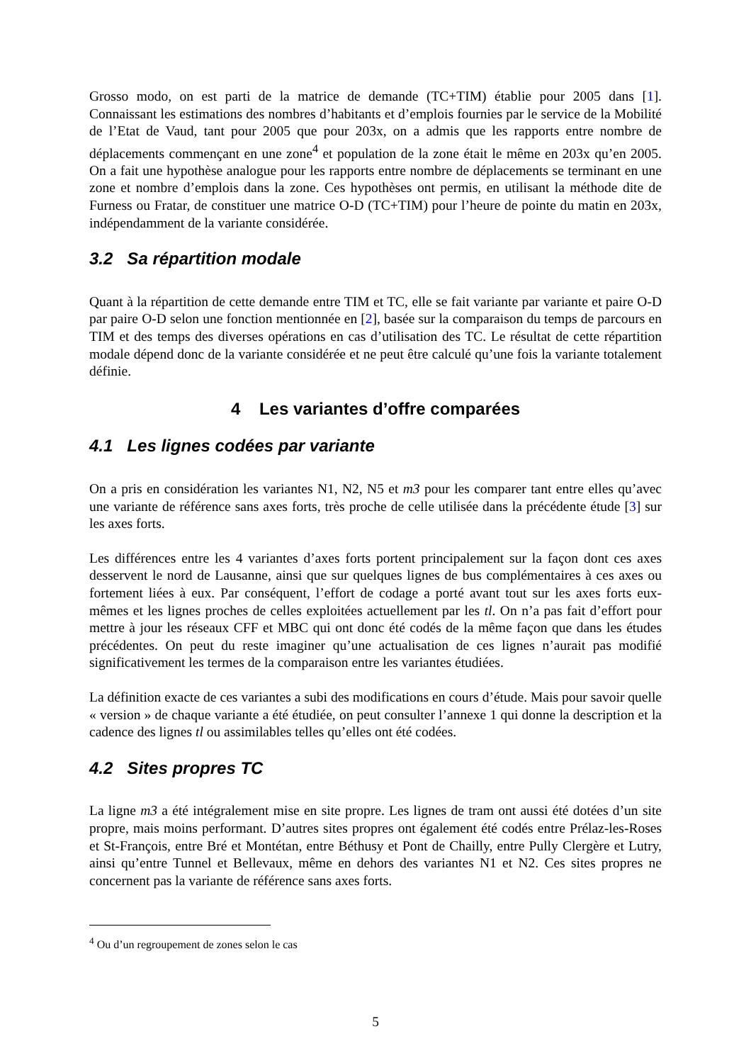Grosso modo, on est parti de la matrice de demande (TC+TIM) établie pour 2005 dans [1]. Connaissant les estimations des nombres d’habitants et d’emplois fournies par le service de la Mobilité de l’Etat de Vaud, tant pour 2005 que pour 203x, on a admis que les rapports entre nombre de déplacements commençant en une zone<sup>4</sup> et population de la zone était le même en 203x qu’en 2005. On a fait une hypothèse analogue pour les rapports entre nombre de déplacements se terminant en une zone et nombre d’emplois dans la zone. Ces hypothèses ont permis, en utilisant la méthode dite de Furness ou Fratar, de constituer une matrice O-D (TC+TIM) pour l’heure de pointe du matin en 203x, indépendamment de la variante considérée.
3.2 Sa répartition modale
Quant à la répartition de cette demande entre TIM et TC, elle se fait variante par variante et paire O-D par paire O-D selon une fonction mentionnée en [2], basée sur la comparaison du temps de parcours en TIM et des temps des diverses opérations en cas d’utilisation des TC. Le résultat de cette répartition modale dépend donc de la variante considérée et ne peut être calculé qu’une fois la variante totalement définie.
4 Les variantes d’offre comparées
4.1 Les lignes codées par variante
On a pris en considération les variantes N1, N2, N5 et m3 pour les comparer tant entre elles qu’avec une variante de référence sans axes forts, très proche de celle utilisée dans la précédente étude [3] sur les axes forts.
Les différences entre les 4 variantes d’axes forts portent principalement sur la façon dont ces axes desservent le nord de Lausanne, ainsi que sur quelques lignes de bus complémentaires à ces axes ou fortement liées à eux. Par conséquent, l’effort de codage a porté avant tout sur les axes forts eux-mêmes et les lignes proches de celles exploitées actuellement par les tl. On n’a pas fait d’effort pour mettre à jour les réseaux CFF et MBC qui ont donc été codés de la même façon que dans les études précédentes. On peut du reste imaginer qu’une actualisation de ces lignes n’aurait pas modifié significativement les termes de la comparaison entre les variantes étudiées.
La définition exacte de ces variantes a subi des modifications en cours d’étude. Mais pour savoir quelle « version » de chaque variante a été étudiée, on peut consulter l’annexe 1 qui donne la description et la cadence des lignes tl ou assimilables telles qu’elles ont été codées.
4.2 Sites propres TC
La ligne m3 a été intégralement mise en site propre. Les lignes de tram ont aussi été dotées d’un site propre, mais moins performant. D’autres sites propres ont également été codés entre Prélaz-les-Roses et St-François, entre Bré et Montétan, entre Béthusy et Pont de Chailly, entre Pully Clergère et Lutry, ainsi qu’entre Tunnel et Bellevaux, même en dehors des variantes N1 et N2. Ces sites propres ne concernent pas la variante de référence sans axes forts.
<sup>4</sup> Ou d’un regroupement de zones selon le cas
5